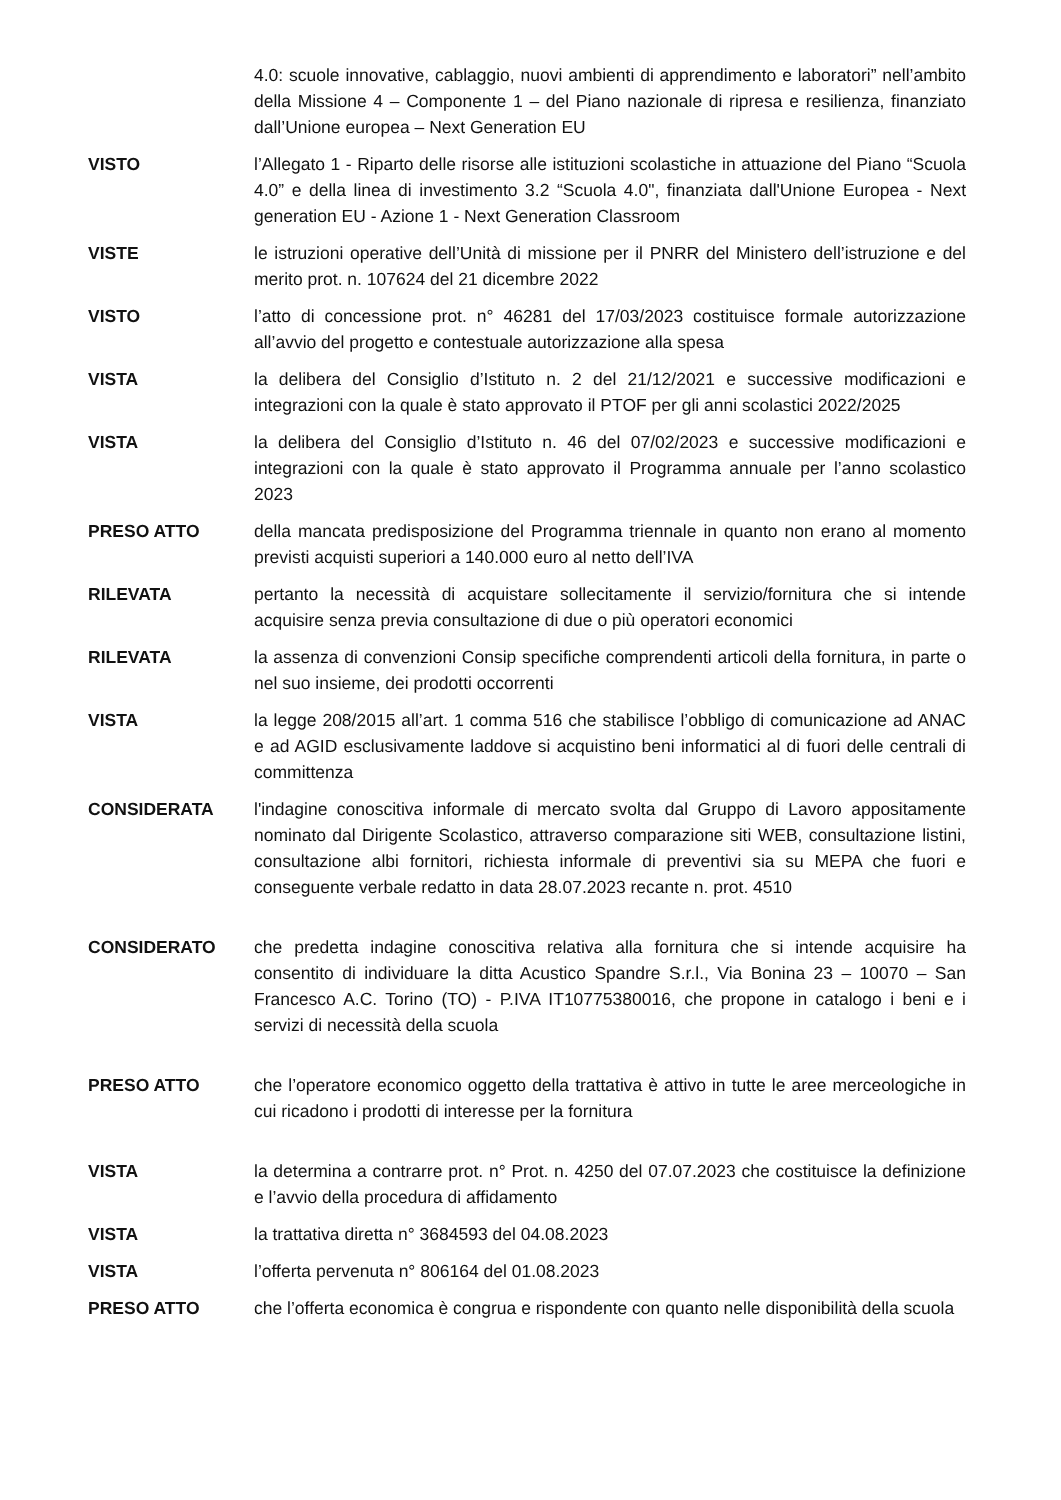4.0: scuole innovative, cablaggio, nuovi ambienti di apprendimento e laboratori” nell’ambito della Missione 4 – Componente 1 – del Piano nazionale di ripresa e resilienza, finanziato dall’Unione europea – Next Generation EU
VISTO l’Allegato 1 - Riparto delle risorse alle istituzioni scolastiche in attuazione del Piano “Scuola 4.0” e della linea di investimento 3.2 “Scuola 4.0", finanziata dall'Unione Europea - Next generation EU - Azione 1 - Next Generation Classroom
VISTE le istruzioni operative dell’Unità di missione per il PNRR del Ministero dell’istruzione e del merito prot. n. 107624 del 21 dicembre 2022
VISTO l’atto di concessione prot. n° 46281 del 17/03/2023 costituisce formale autorizzazione all’avvio del progetto e contestuale autorizzazione alla spesa
VISTA la delibera del Consiglio d’Istituto n. 2 del 21/12/2021 e successive modificazioni e integrazioni con la quale è stato approvato il PTOF per gli anni scolastici 2022/2025
VISTA la delibera del Consiglio d’Istituto n. 46 del 07/02/2023 e successive modificazioni e integrazioni con la quale è stato approvato il Programma annuale per l’anno scolastico 2023
PRESO ATTO della mancata predisposizione del Programma triennale in quanto non erano al momento previsti acquisti superiori a 140.000 euro al netto dell’IVA
RILEVATA pertanto la necessità di acquistare sollecitamente il servizio/fornitura che si intende acquisire senza previa consultazione di due o più operatori economici
RILEVATA la assenza di convenzioni Consip specifiche comprendenti articoli della fornitura, in parte o nel suo insieme, dei prodotti occorrenti
VISTA la legge 208/2015 all’art. 1 comma 516 che stabilisce l’obbligo di comunicazione ad ANAC e ad AGID esclusivamente laddove si acquistino beni informatici al di fuori delle centrali di committenza
CONSIDERATA l'indagine conoscitiva informale di mercato svolta dal Gruppo di Lavoro appositamente nominato dal Dirigente Scolastico, attraverso comparazione siti WEB, consultazione listini, consultazione albi fornitori, richiesta informale di preventivi sia su MEPA che fuori e conseguente verbale redatto in data 28.07.2023 recante n. prot. 4510
CONSIDERATO che predetta indagine conoscitiva relativa alla fornitura che si intende acquisire ha consentito di individuare la ditta Acustico Spandre S.r.l., Via Bonina 23 – 10070 – San Francesco A.C. Torino (TO) - P.IVA IT10775380016, che propone in catalogo i beni e i servizi di necessità della scuola
PRESO ATTO che l’operatore economico oggetto della trattativa è attivo in tutte le aree merceologiche in cui ricadono i prodotti di interesse per la fornitura
VISTA la determina a contrarre prot. n° Prot. n. 4250 del 07.07.2023 che costituisce la definizione e l’avvio della procedura di affidamento
VISTA la trattativa diretta n° 3684593 del 04.08.2023
VISTA l’offerta pervenuta n° 806164 del 01.08.2023
PRESO ATTO che l’offerta economica è congrua e rispondente con quanto nelle disponibilità della scuola